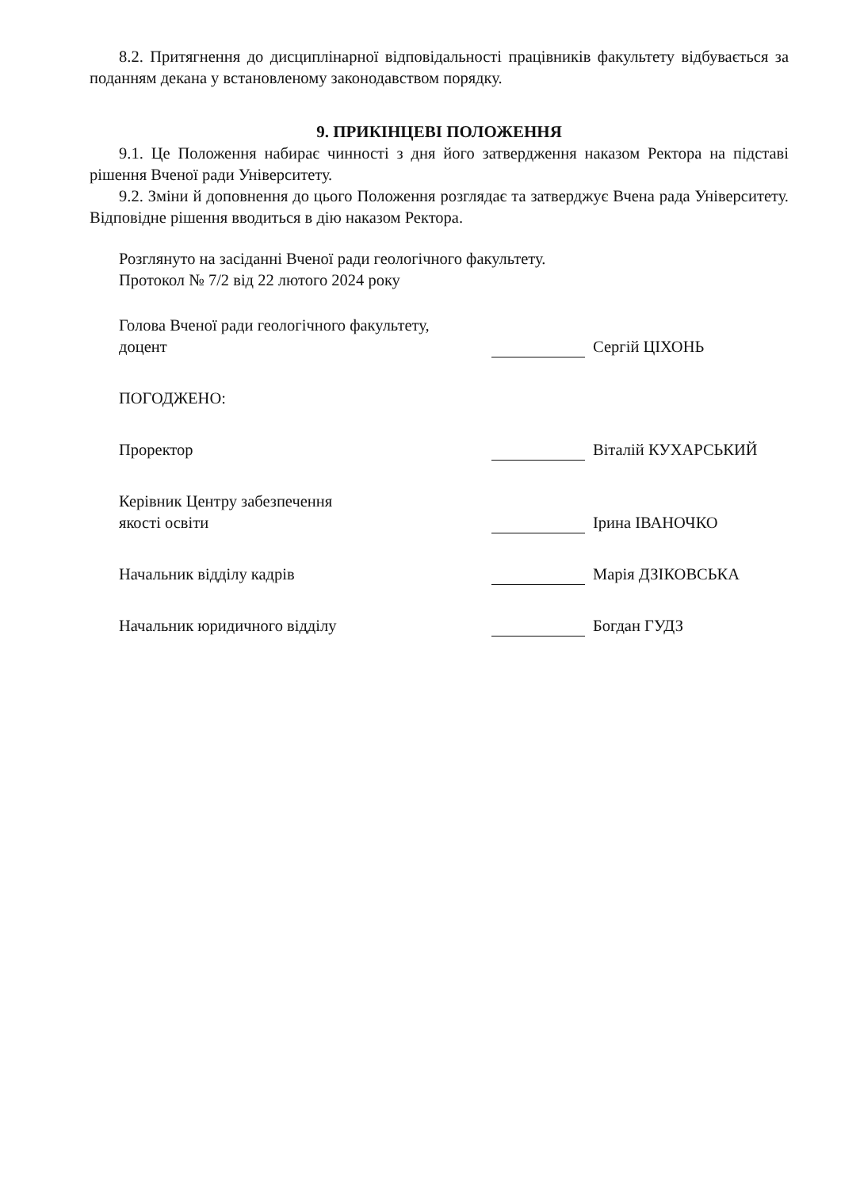8.2. Притягнення до дисциплінарної відповідальності працівників факультету відбувається за поданням декана у встановленому законодавством порядку.
9. ПРИКІНЦЕВІ ПОЛОЖЕННЯ
9.1. Це Положення набирає чинності з дня його затвердження наказом Ректора на підставі рішення Вченої ради Університету.
9.2. Зміни й доповнення до цього Положення розглядає та затверджує Вчена рада Університету. Відповідне рішення вводиться в дію наказом Ректора.
Розглянуто на засіданні Вченої ради геологічного факультету.
Протокол № 7/2 від 22 лютого 2024 року
Голова Вченої ради геологічного факультету,
доцент
Сергій ЦІХОНЬ
ПОГОДЖЕНО:
Проректор Віталій КУХАРСЬКИЙ
Керівник Центру забезпечення
якості освіти
Ірина ІВАНОЧКО
Начальник відділу кадрів Марія ДЗІКОВСЬКА
Начальник юридичного відділу Богдан ГУДЗ